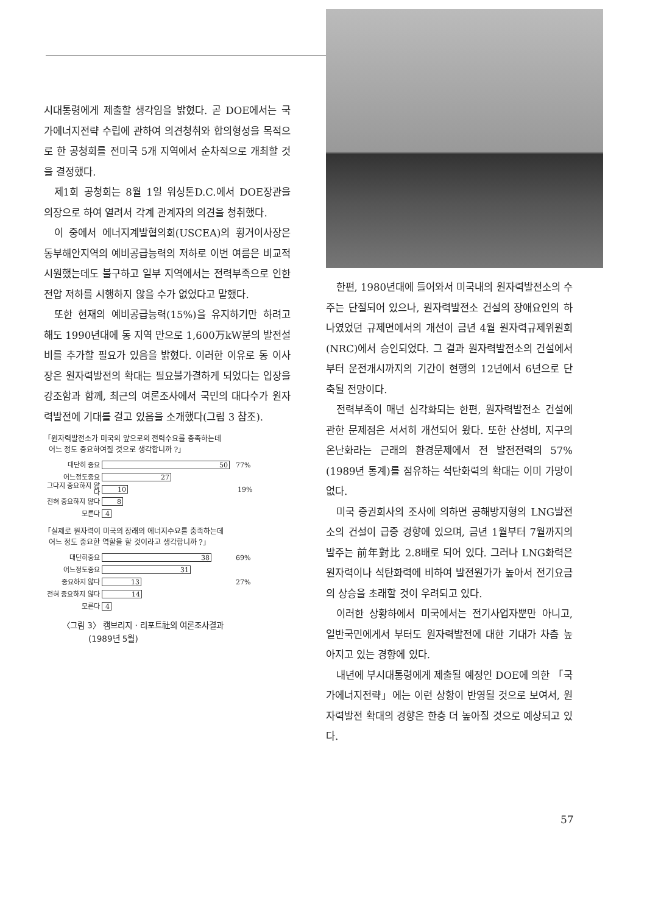시대통령에게 제출할 생각임을 밝혔다. 곧 DOE에서는 국가에너지전략 수립에 관하여 의견청취와 합의형성을 목적으로 한 공청회를 전미국 5개 지역에서 순차적으로 개최할 것을 결정했다.
제1회 공청회는 8월 1일 워싱톤D.C.에서 DOE장관을 의장으로 하여 열려서 각계 관계자의 의견을 청취했다.
이 중에서 에너지계발협의회(USCEA)의 횡거이사장은 동부해안지역의 예비공급능력의 저하로 이번 여름은 비교적 시원했는데도 불구하고 일부 지역에서는 전력부족으로 인한 전압 저하를 시행하지 않을 수가 없었다고 말했다.
또한 현재의 예비공급능력(15%)을 유지하기만 하려고 해도 1990년대에 동 지역 만으로 1,600万kW분의 발전설비를 추가할 필요가 있음을 밝혔다. 이러한 이유로 동 이사장은 원자력발전의 확대는 필요불가결하게 되었다는 입장을 강조함과 함께, 최근의 여론조사에서 국민의 대다수가 원자력발전에 기대를 걸고 있음을 소개했다(그림 3 참조).
「원자력발전소가 미국의 앞으로의 전력수요를 충족하는데
어느 정도 중요하여질 것으로 생각합니까 ?」
대단히 중요 50 77%
어느정도중요 27
그다지 중요하지 않다 10 19%
전혀 중요하지 않다 8
모른다 4
「실제로 원자력이 미국의 장래의 에너지수요를 충족하는데
어느 정도 중요한 역할을 할 것이라고 생각합니까 ?」
대단히중요 38 69%
어느정도중요 31
중요하지 않다 13 27%
전혀 중요하지 않다 14
모른다 4
〈그림 3〉 캠브리지 · 리포트社의 여론조사결과
(1989년 5월)
한편, 1980년대에 들어와서 미국내의 원자력발전소의 수주는 단절되어 있으나, 원자력발전소 건설의 장애요인의 하나였었던 규제면에서의 개선이 금년 4월 원자력규제위원회(NRC)에서 승인되었다. 그 결과 원자력발전소의 건설에서 부터 운전개시까지의 기간이 현행의 12년에서 6년으로 단축될 전망이다.
전력부족이 매년 심각화되는 한편, 원자력발전소 건설에 관한 문제점은 서서히 개선되어 왔다. 또한 산성비, 지구의 온난화라는 근래의 환경문제에서 전 발전전력의 57%(1989년 통계)를 점유하는 석탄화력의 확대는 이미 가망이 없다.
미국 증권회사의 조사에 의하면 공해방지형의 LNG발전소의 건설이 급증 경향에 있으며, 금년 1월부터 7월까지의 발주는 前年對比 2.8배로 되어 있다. 그러나 LNG화력은 원자력이나 석탄화력에 비하여 발전원가가 높아서 전기요금의 상승을 초래할 것이 우려되고 있다.
이러한 상황하에서 미국에서는 전기사업자뿐만 아니고, 일반국민에게서 부터도 원자력발전에 대한 기대가 차츰 높아지고 있는 경향에 있다.
내년에 부시대통령에게 제출될 예정인 DOE에 의한 「국가에너지전략」에는 이런 상항이 반영될 것으로 보여서, 원자력발전 확대의 경향은 한층 더 높아질 것으로 예상되고 있다.
57